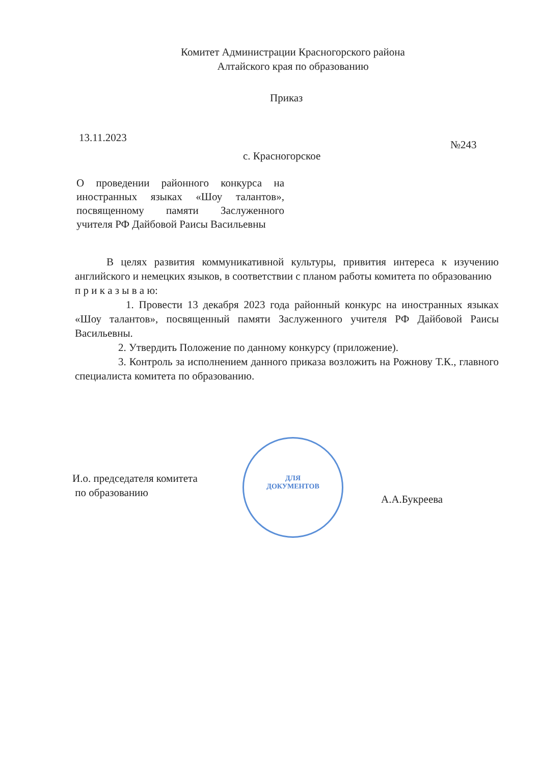Комитет Администрации Красногорского района
Алтайского края по образованию
Приказ
13.11.2023
№243
с. Красногорское
О проведении районного конкурса на иностранных языках «Шоу талантов», посвященному памяти Заслуженного учителя РФ Дайбовой Раисы Васильевны
В целях развития коммуникативной культуры, привития интереса к изучению английского и немецких языков, в соответствии с планом работы комитета по образованию
п р и к а з ы в а ю:
1. Провести 13 декабря 2023 года районный конкурс на иностранных языках «Шоу талантов», посвященный памяти Заслуженного учителя РФ Дайбовой Раисы Васильевны.
2. Утвердить Положение по данному конкурсу (приложение).
3. Контроль за исполнением данного приказа возложить на Рожнову Т.К., главного специалиста комитета по образованию.
И.о. председателя комитета
по образованию
ДЛЯ
ДОКУМЕНТОВ
А.А.Букреева